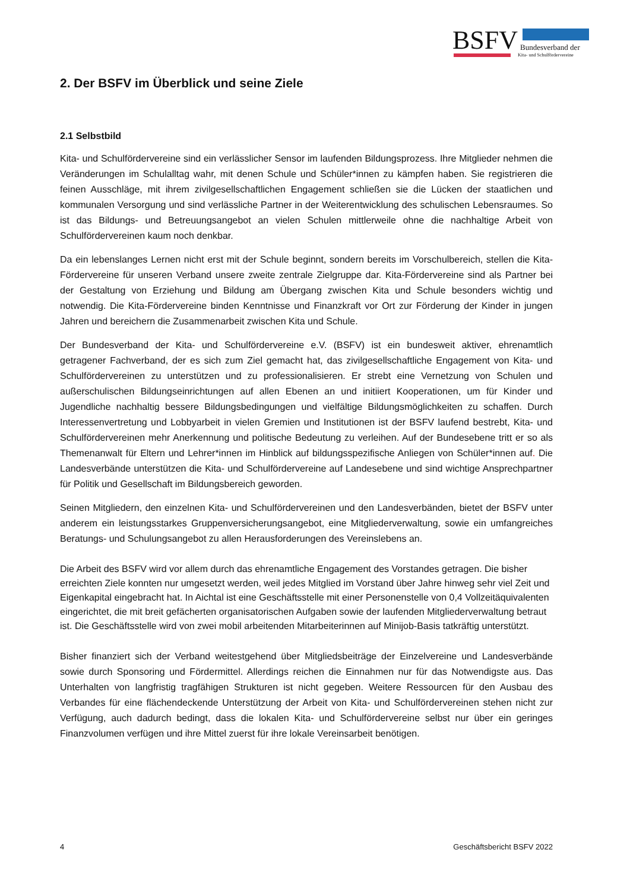BSFV Bundesverband der
Kita- und Schulfördervereine
2. Der BSFV im Überblick und seine Ziele
2.1 Selbstbild
Kita- und Schulfördervereine sind ein verlässlicher Sensor im laufenden Bildungsprozess. Ihre Mitglieder nehmen die Veränderungen im Schulalltag wahr, mit denen Schule und Schüler*innen zu kämpfen haben. Sie registrieren die feinen Ausschläge, mit ihrem zivilgesellschaftlichen Engagement schließen sie die Lücken der staatlichen und kommunalen Versorgung und sind verlässliche Partner in der Weiterentwicklung des schulischen Lebensraumes. So ist das Bildungs- und Betreuungsangebot an vielen Schulen mittlerweile ohne die nachhaltige Arbeit von Schulfördervereinen kaum noch denkbar.
Da ein lebenslanges Lernen nicht erst mit der Schule beginnt, sondern bereits im Vorschulbereich, stellen die Kita-Fördervereine für unseren Verband unsere zweite zentrale Zielgruppe dar. Kita-Fördervereine sind als Partner bei der Gestaltung von Erziehung und Bildung am Übergang zwischen Kita und Schule besonders wichtig und notwendig. Die Kita-Fördervereine binden Kenntnisse und Finanzkraft vor Ort zur Förderung der Kinder in jungen Jahren und bereichern die Zusammenarbeit zwischen Kita und Schule.
Der Bundesverband der Kita- und Schulfördervereine e.V. (BSFV) ist ein bundesweit aktiver, ehrenamtlich getragener Fachverband, der es sich zum Ziel gemacht hat, das zivilgesellschaftliche Engagement von Kita- und Schulfördervereinen zu unterstützen und zu professionalisieren. Er strebt eine Vernetzung von Schulen und außerschulischen Bildungseinrichtungen auf allen Ebenen an und initiiert Kooperationen, um für Kinder und Jugendliche nachhaltig bessere Bildungsbedingungen und vielfältige Bildungsmöglichkeiten zu schaffen. Durch Interessenvertretung und Lobbyarbeit in vielen Gremien und Institutionen ist der BSFV laufend bestrebt, Kita- und Schulfördervereinen mehr Anerkennung und politische Bedeutung zu verleihen. Auf der Bundesebene tritt er so als Themenanwalt für Eltern und Lehrer*innen im Hinblick auf bildungsspezifische Anliegen von Schüler*innen auf. Die Landesverbände unterstützen die Kita- und Schulfördervereine auf Landesebene und sind wichtige Ansprechpartner für Politik und Gesellschaft im Bildungsbereich geworden.
Seinen Mitgliedern, den einzelnen Kita- und Schulfördervereinen und den Landesverbänden, bietet der BSFV unter anderem ein leistungsstarkes Gruppenversicherungsangebot, eine Mitgliederverwaltung, sowie ein umfangreiches Beratungs- und Schulungsangebot zu allen Herausforderungen des Vereinslebens an.
Die Arbeit des BSFV wird vor allem durch das ehrenamtliche Engagement des Vorstandes getragen. Die bisher erreichten Ziele konnten nur umgesetzt werden, weil jedes Mitglied im Vorstand über Jahre hinweg sehr viel Zeit und Eigenkapital eingebracht hat. In Aichtal ist eine Geschäftsstelle mit einer Personenstelle von 0,4 Vollzeitäquivalenten eingerichtet, die mit breit gefächerten organisatorischen Aufgaben sowie der laufenden Mitgliederverwaltung betraut ist. Die Geschäftsstelle wird von zwei mobil arbeitenden Mitarbeiterinnen auf Minijob-Basis tatkräftig unterstützt.
Bisher finanziert sich der Verband weitestgehend über Mitgliedsbeiträge der Einzelvereine und Landesverbände sowie durch Sponsoring und Fördermittel. Allerdings reichen die Einnahmen nur für das Notwendigste aus. Das Unterhalten von langfristig tragfähigen Strukturen ist nicht gegeben. Weitere Ressourcen für den Ausbau des Verbandes für eine flächendeckende Unterstützung der Arbeit von Kita- und Schulfördervereinen stehen nicht zur Verfügung, auch dadurch bedingt, dass die lokalen Kita- und Schulfördervereine selbst nur über ein geringes Finanzvolumen verfügen und ihre Mittel zuerst für ihre lokale Vereinsarbeit benötigen.
4 Geschäftsbericht BSFV 2022